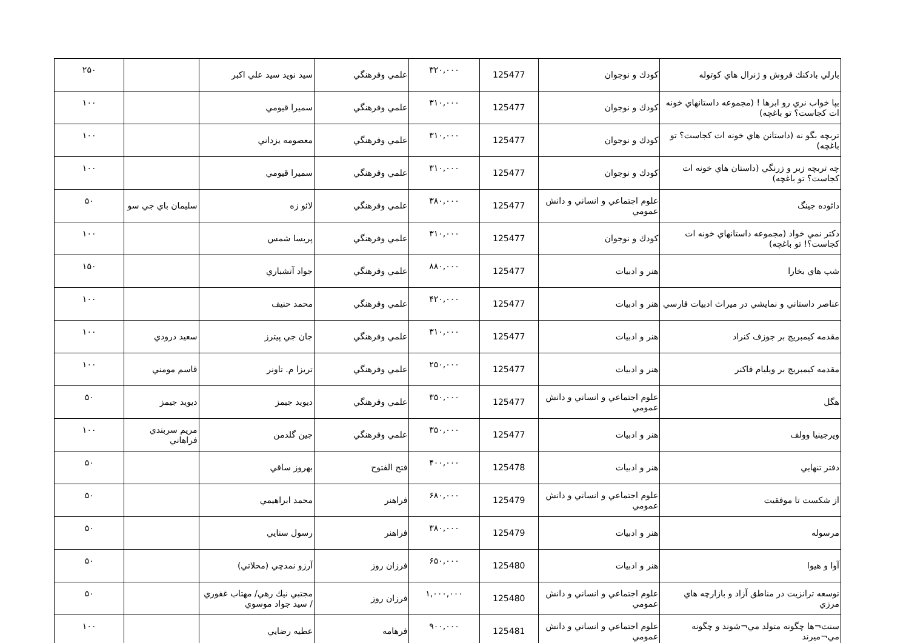| بارلي بادكنك فروش و ژنرال هاي كوتوله | كودك و نوجوان | 125477 | ۳۲۰,۰۰۰ | علمي وفرهنگي | سيد نويد سيد علي اكبر | | ۲۵۰ |
| بپا خواب نري رو ابرها ! (مجموعه داستانهاي خونه ات كجاست؟ تو باغچه) | كودك و نوجوان | 125477 | ۳۱۰,۰۰۰ | علمي وفرهنگي | سميرا قيومي | | ۱۰۰ |
| تربچه بگو نه (داستانن هاي خونه ات كجاست؟ تو باغچه) | كودك و نوجوان | 125477 | ۳۱۰,۰۰۰ | علمي وفرهنگي | معصومه يزداني | | ۱۰۰ |
| چه تربچه زبر و زرنگي (داستان هاي خونه ات كجاست؟ تو باغچه) | كودك و نوجوان | 125477 | ۳۱۰,۰۰۰ | علمي وفرهنگي | سميرا قيومي | | ۱۰۰ |
| دائوده جينگ | علوم اجتماعي و انساني و دانش عمومي | 125477 | ۳۸۰,۰۰۰ | علمي وفرهنگي | لائو زه | سليمان باي جي سو | ۵۰ |
| دكتر نمي خواد (مجموعه داستانهاي خونه ات كجاست؟! تو باغچه) | كودك و نوجوان | 125477 | ۳۱۰,۰۰۰ | علمي وفرهنگي | پريسا شمس | | ۱۰۰ |
| شب هاي بخارا | هنر و ادبيات | 125477 | ۸۸۰,۰۰۰ | علمي وفرهنگي | جواد آتشباري | | ۱۵۰ |
| عناصر داستاني و نمايشي در ميراث ادبيات فارسي | هنر و ادبيات | 125477 | ۴۲۰,۰۰۰ | علمي وفرهنگي | محمد حنيف | | ۱۰۰ |
| مقدمه كيمبريج بر جوزف كنراد | هنر و ادبيات | 125477 | ۳۱۰,۰۰۰ | علمي وفرهنگي | جان جي پيترز | سعيد درودي | ۱۰۰ |
| مقدمه كيمبريج بر ويليام فاكنر | هنر و ادبيات | 125477 | ۲۵۰,۰۰۰ | علمي وفرهنگي | تريزا م. تاونر | قاسم مومني | ۱۰۰ |
| هگل | علوم اجتماعي و انساني و دانش عمومي | 125477 | ۳۵۰,۰۰۰ | علمي وفرهنگي | ديويد جيمز | ديويد جيمز | ۵۰ |
| ويرجينيا وولف | هنر و ادبيات | 125477 | ۳۵۰,۰۰۰ | علمي وفرهنگي | جين گلدمن | مريم سربندي فراهاني | ۱۰۰ |
| دفتر تنهايي | هنر و ادبيات | 125478 | ۴۰۰,۰۰۰ | فتح الفتوح | بهروز ساقي | | ۵۰ |
| از شكست تا موفقيت | علوم اجتماعي و انساني و دانش عمومي | 125479 | ۶۸۰,۰۰۰ | فراهنر | محمد ابراهيمي | | ۵۰ |
| مرسوله | هنر و ادبيات | 125479 | ۳۸۰,۰۰۰ | فراهنر | رسول سنايي | | ۵۰ |
| آوا و هيوا | هنر و ادبيات | 125480 | ۶۵۰,۰۰۰ | فرزان روز | آرزو نمدچي (محلاتي) | | ۵۰ |
| توسعه ترانزيت در مناطق آزاد و بازارچه هاي مرزي | علوم اجتماعي و انساني و دانش عمومي | 125480 | ۱,۰۰۰,۰۰۰ | فرزان روز | مجتبي نيك رهي/ مهتاب غفوري / سيد جواد موسوي | | ۵۰ |
| سنت¬ها چگونه متولد مي¬شوند و چگونه مي¬ميرند | علوم اجتماعي و انساني و دانش عمومي | 125481 | ۹۰۰,۰۰۰ | فرهامه | عطيه رضايي | | ۱۰۰ |